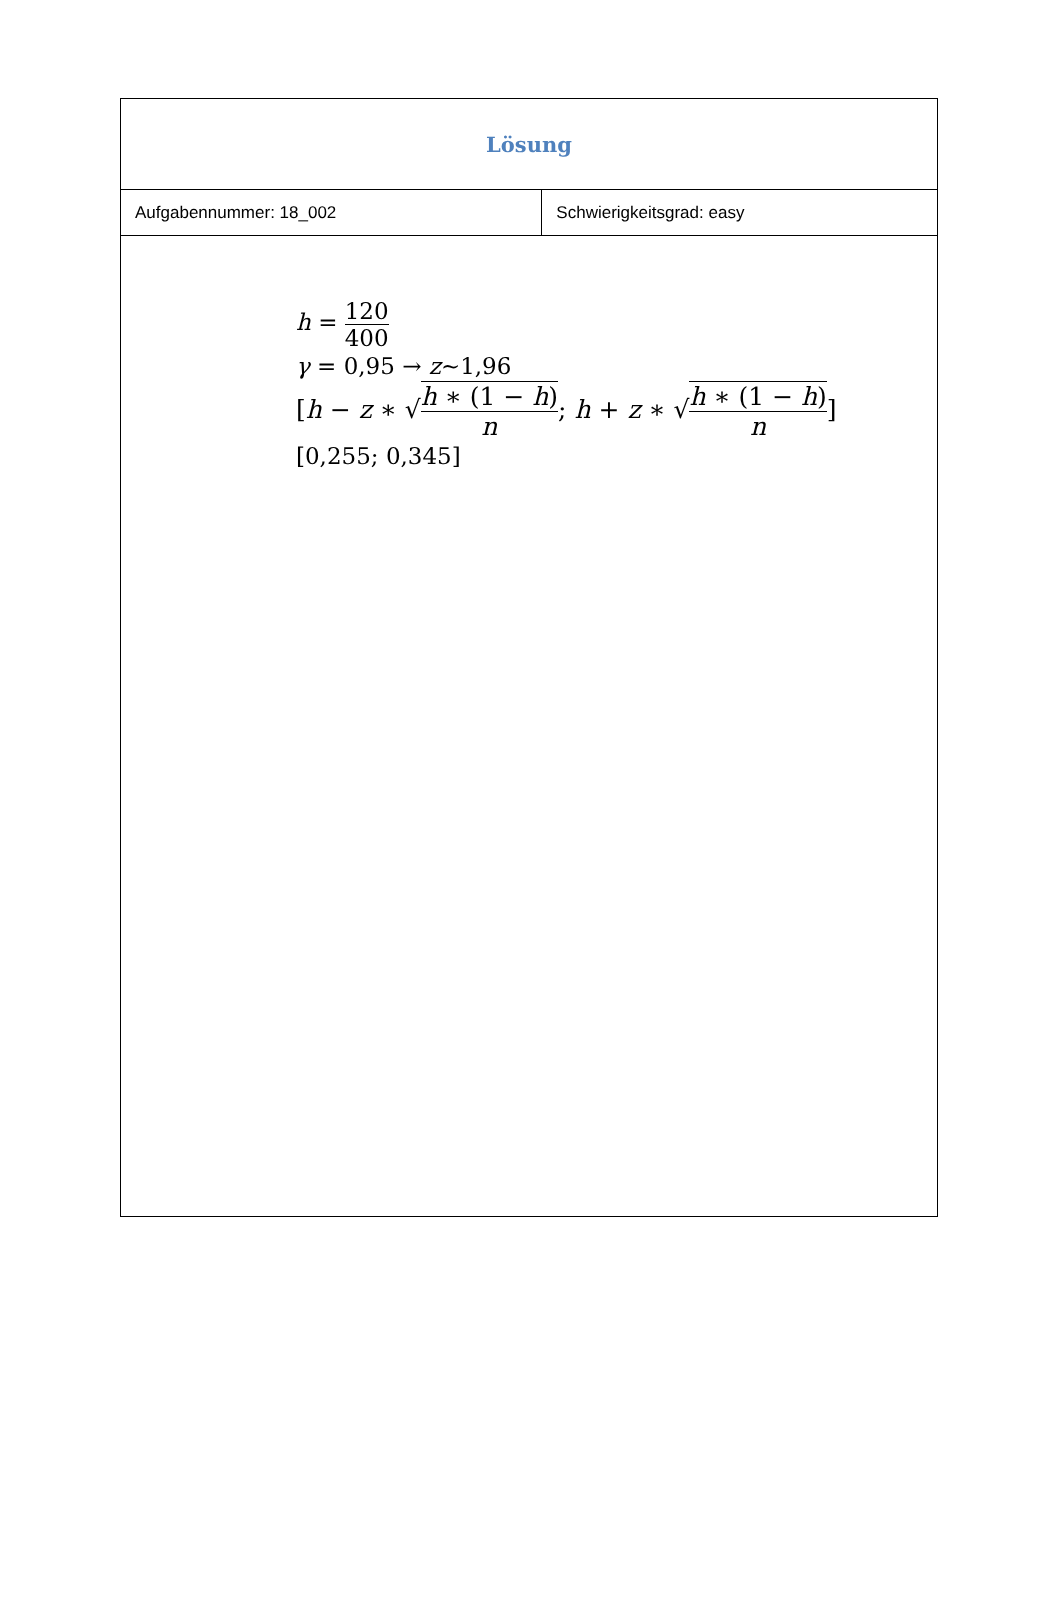| Lösung | |
| Aufgabennummer: 18_002 | Schwierigkeitsgrad: easy |
| h = 120 400 γ = 0,95 → z ~1,96 [ h − z ∗ √ h ∗ (1 − h ) n ; h + z ∗ √ h ∗ (1 − h ) n ] [0,255; 0,345] | |